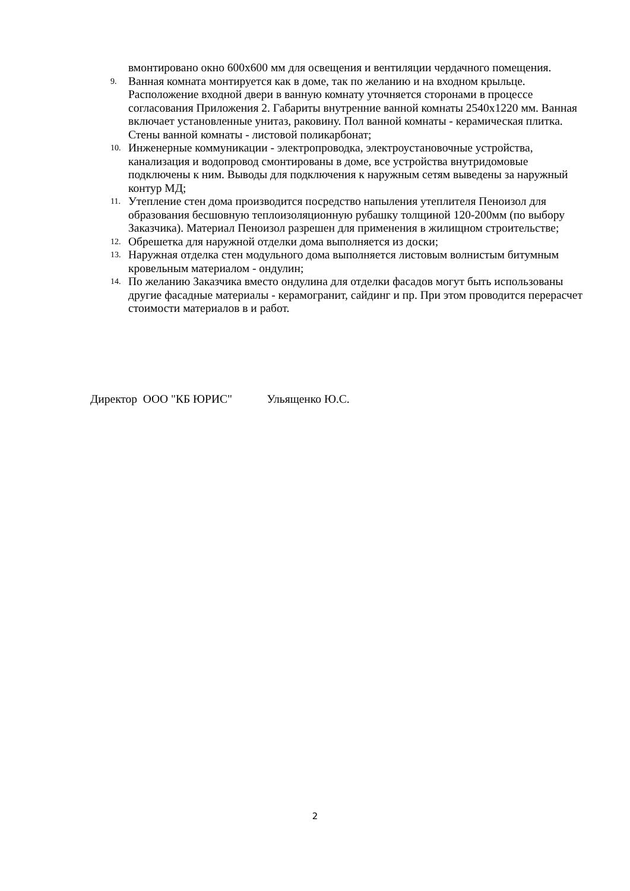вмонтировано окно 600х600 мм для освещения и вентиляции чердачного помещения.
9.
Ванная комната монтируется как в доме, так по желанию и на входном крыльце. Расположение входной двери в ванную комнату уточняется сторонами в процессе согласования Приложения 2. Габариты внутренние ванной комнаты 2540х1220 мм. Ванная включает установленные унитаз, раковину. Пол ванной комнаты - керамическая плитка. Стены ванной комнаты - листовой поликарбонат;
10.
Инженерные коммуникации - электропроводка, электроустановочные устройства, канализация и водопровод смонтированы в доме, все устройства внутридомовые подключены к ним. Выводы для подключения к наружным сетям выведены за наружный контур МД;
11.
Утепление стен дома производится посредство напыления утеплителя Пеноизол для образования бесшовную теплоизоляционную рубашку толщиной 120-200мм (по выбору Заказчика). Материал Пеноизол разрешен для применения в жилищном строительстве;
12.
Обрешетка для наружной отделки дома выполняется из доски;
13.
Наружная отделка стен модульного дома выполняется листовым волнистым битумным кровельным материалом - ондулин;
14.
По желанию Заказчика вместо ондулина для отделки фасадов могут быть использованы другие фасадные материалы - керамогранит, сайдинг и пр. При этом проводится перерасчет стоимости материалов в и работ.
Директор ООО "КБ ЮРИС" Ульященко Ю.С.
2